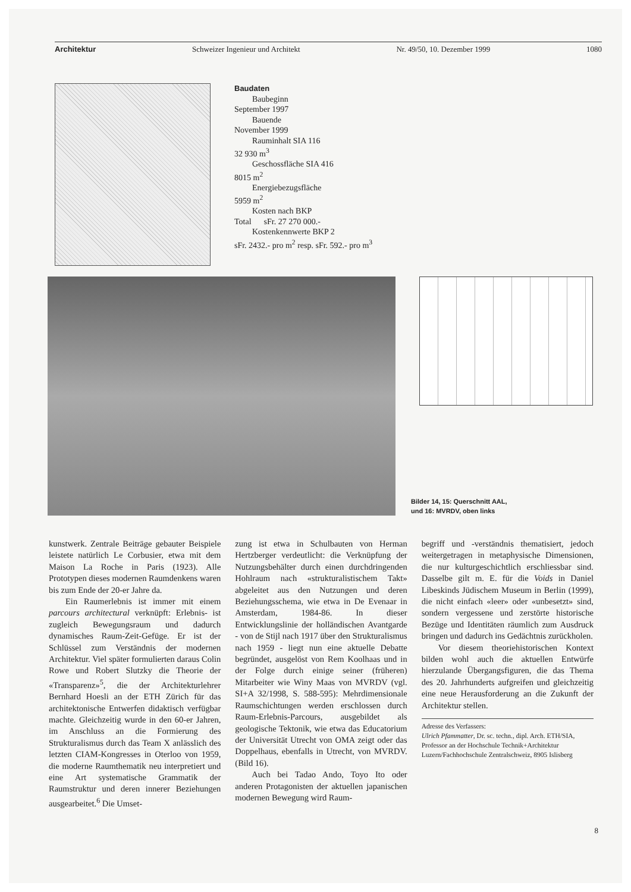Architektur Schweizer Ingenieur und Architekt Nr. 49/50, 10. Dezember 1999 1080
Baudaten
Baubeginn
September 1997
Bauende
November 1999
Rauminhalt SIA 116
32 930 m<sup>3</sup>
Geschossfläche SIA 416
8015 m<sup>2</sup>
Energiebezugsfläche
5959 m<sup>2</sup>
Kosten nach BKP
Total sFr. 27 270 000.-
Kostenkennwerte BKP 2
sFr. 2432.- pro m<sup>2</sup> resp. sFr. 592.- pro m<sup>3</sup>
Bilder 14, 15: Querschnitt AAL,
und 16: MVRDV, oben links
kunstwerk. Zentrale Beiträge gebauter Beispiele leistete natürlich Le Corbusier, etwa mit dem Maison La Roche in Paris (1923). Alle Prototypen dieses modernen Raumdenkens waren bis zum Ende der 20-er Jahre da.
Ein Raumerlebnis ist immer mit einem parcours architectural verknüpft: Erlebnis- ist zugleich Bewegungsraum und dadurch dynamisches Raum-Zeit-Gefüge. Er ist der Schlüssel zum Verständnis der modernen Architektur. Viel später formulierten daraus Colin Rowe und Robert Slutzky die Theorie der «Transparenz»<sup>5</sup>, die der Architekturlehrer Bernhard Hoesli an der ETH Zürich für das architektonische Entwerfen didaktisch verfügbar machte. Gleichzeitig wurde in den 60-er Jahren, im Anschluss an die Formierung des Strukturalismus durch das Team X anlässlich des letzten CIAM-Kongresses in Oterloo von 1959, die moderne Raumthematik neu interpretiert und eine Art systematische Grammatik der Raumstruktur und deren innerer Beziehungen ausgearbeitet.<sup>6</sup> Die Umset-
zung ist etwa in Schulbauten von Herman Hertzberger verdeutlicht: die Verknüpfung der Nutzungsbehälter durch einen durchdringenden Hohlraum nach «strukturalistischem Takt» abgeleitet aus den Nutzungen und deren Beziehungsschema, wie etwa in De Evenaar in Amsterdam, 1984-86. In dieser Entwicklungslinie der holländischen Avantgarde - von de Stijl nach 1917 über den Strukturalismus nach 1959 - liegt nun eine aktuelle Debatte begründet, ausgelöst von Rem Koolhaas und in der Folge durch einige seiner (früheren) Mitarbeiter wie Winy Maas von MVRDV (vgl. SI+A 32/1998, S. 588-595): Mehrdimensionale Raumschichtungen werden erschlossen durch Raum-Erlebnis-Parcours, ausgebildet als geologische Tektonik, wie etwa das Educatorium der Universität Utrecht von OMA zeigt oder das Doppelhaus, ebenfalls in Utrecht, von MVRDV. (Bild 16).
Auch bei Tadao Ando, Toyo Ito oder anderen Protagonisten der aktuellen japanischen modernen Bewegung wird Raum-
begriff und -verständnis thematisiert, jedoch weitergetragen in metaphysische Dimensionen, die nur kulturgeschichtlich erschliessbar sind. Dasselbe gilt m. E. für die Voids in Daniel Libeskinds Jüdischem Museum in Berlin (1999), die nicht einfach «leer» oder «unbesetzt» sind, sondern vergessene und zerstörte historische Bezüge und Identitäten räumlich zum Ausdruck bringen und dadurch ins Gedächtnis zurückholen.
Vor diesem theoriehistorischen Kontext bilden wohl auch die aktuellen Entwürfe hierzulande Übergangsfiguren, die das Thema des 20. Jahrhunderts aufgreifen und gleichzeitig eine neue Herausforderung an die Zukunft der Architektur stellen.
Adresse des Verfassers:
Ulrich Pfammatter, Dr. sc. techn., dipl. Arch. ETH/SIA, Professor an der Hochschule Technik+Architektur Luzern/Fachhochschule Zentralschweiz, 8905 Islisberg
8